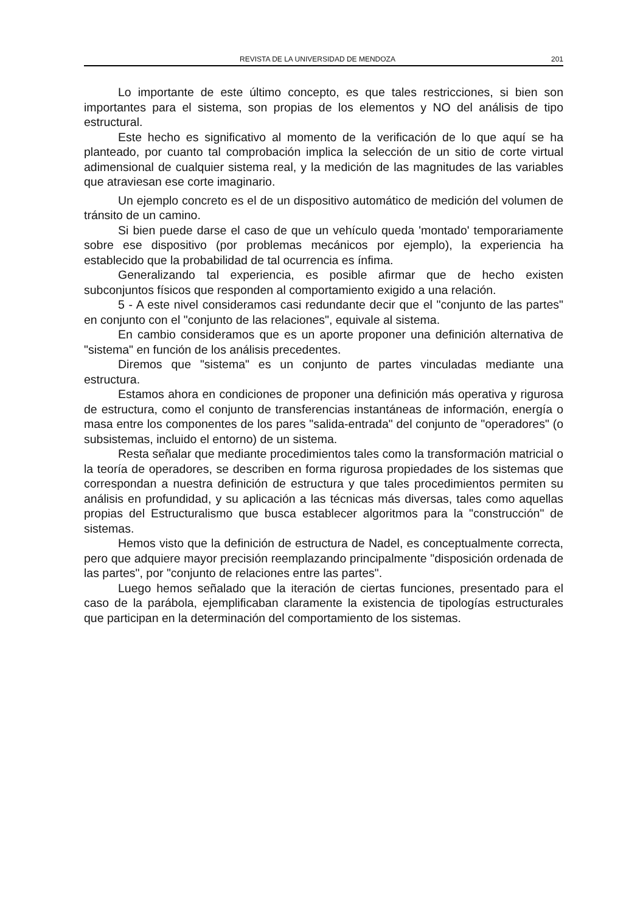REVISTA DE LA UNIVERSIDAD DE MENDOZA 201
Lo importante de este último concepto, es que tales restricciones, si bien son importantes para el sistema, son propias de los elementos y NO del análisis de tipo estructural.
Este hecho es significativo al momento de la verificación de lo que aquí se ha planteado, por cuanto tal comprobación implica la selección de un sitio de corte virtual adimensional de cualquier sistema real, y la medición de las magnitudes de las variables que atraviesan ese corte imaginario.
Un ejemplo concreto es el de un dispositivo automático de medición del volumen de tránsito de un camino.
Si bien puede darse el caso de que un vehículo queda 'montado' temporariamente sobre ese dispositivo (por problemas mecánicos por ejemplo), la experiencia ha establecido que la probabilidad de tal ocurrencia es ínfima.
Generalizando tal experiencia, es posible afirmar que de hecho existen subconjuntos físicos que responden al comportamiento exigido a una relación.
5 - A este nivel consideramos casi redundante decir que el "conjunto de las partes" en conjunto con el "conjunto de las relaciones", equivale al sistema.
En cambio consideramos que es un aporte proponer una definición alternativa de "sistema" en función de los análisis precedentes.
Diremos que "sistema" es un conjunto de partes vinculadas mediante una estructura.
Estamos ahora en condiciones de proponer una definición más operativa y rigurosa de estructura, como el conjunto de transferencias instantáneas de información, energía o masa entre los componentes de los pares "salida-entrada" del conjunto de "operadores" (o subsistemas, incluido el entorno) de un sistema.
Resta señalar que mediante procedimientos tales como la transformación matricial o la teoría de operadores, se describen en forma rigurosa propiedades de los sistemas que correspondan a nuestra definición de estructura y que tales procedimientos permiten su análisis en profundidad, y su aplicación a las técnicas más diversas, tales como aquellas propias del Estructuralismo que busca establecer algoritmos para la "construcción" de sistemas.
Hemos visto que la definición de estructura de Nadel, es conceptualmente correcta, pero que adquiere mayor precisión reemplazando principalmente "disposición ordenada de las partes", por "conjunto de relaciones entre las partes".
Luego hemos señalado que la iteración de ciertas funciones, presentado para el caso de la parábola, ejemplificaban claramente la existencia de tipologías estructurales que participan en la determinación del comportamiento de los sistemas.